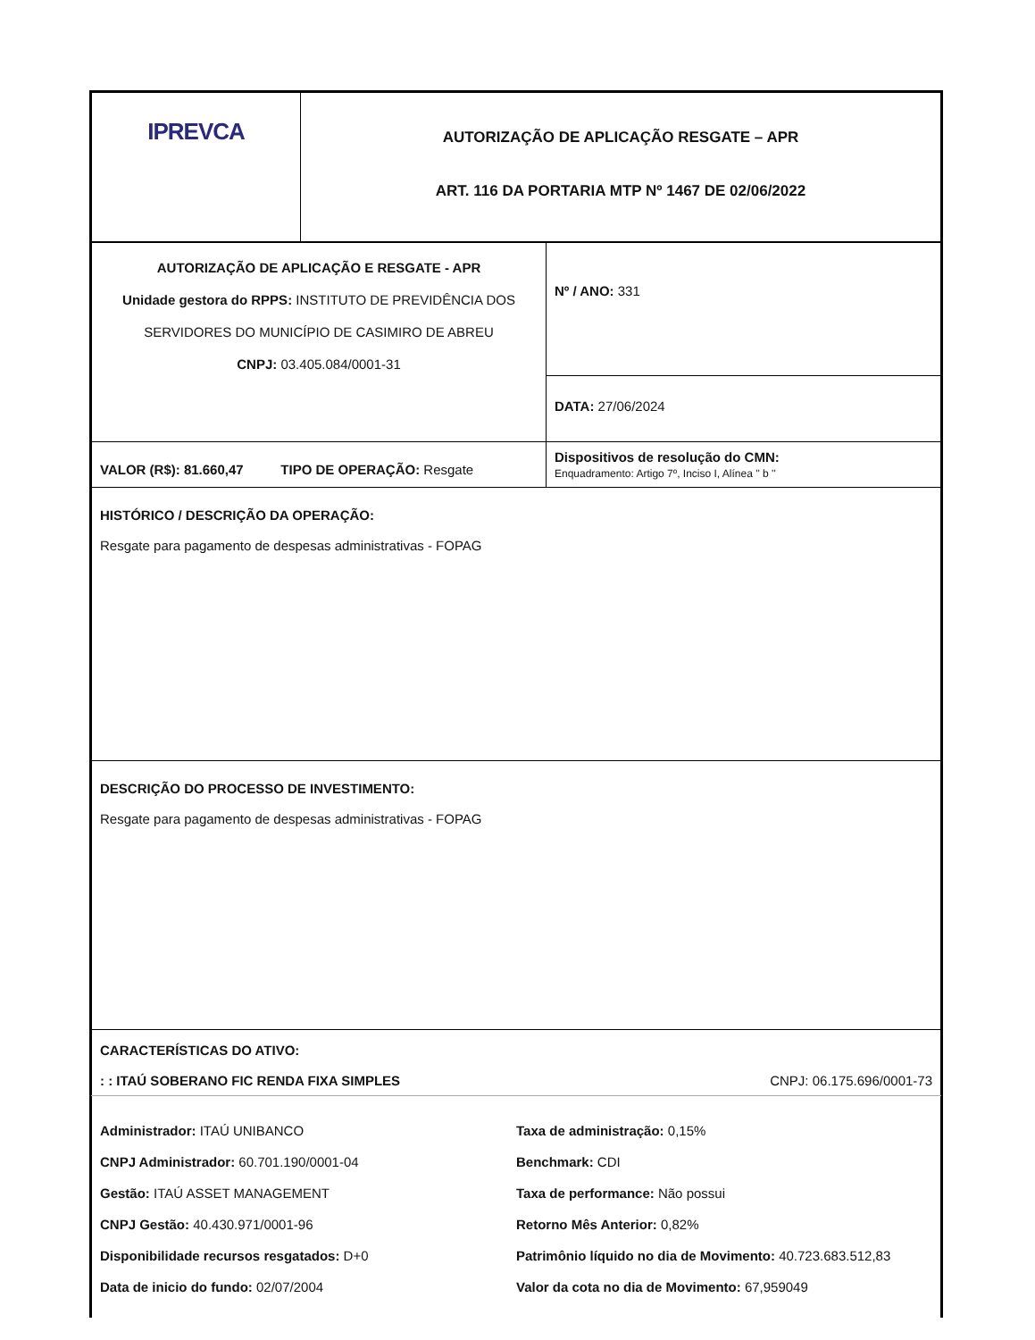| IPREVCA | AUTORIZAÇÃO DE APLICAÇÃO RESGATE – APR ART. 116 DA PORTARIA MTP Nº 1467 DE 02/06/2022 |
| AUTORIZAÇÃO DE APLICAÇÃO E RESGATE - APR Unidade gestora do RPPS: INSTITUTO DE PREVIDÊNCIA DOS SERVIDORES DO MUNICÍPIO DE CASIMIRO DE ABREU CNPJ: 03.405.084/0001-31 | Nº / ANO: 331 |
| | DATA: 27/06/2024 |
| VALOR (R$): 81.660,47 TIPO DE OPERAÇÃO: Resgate | Dispositivos de resolução do CMN: Enquadramento: Artigo 7º, Inciso I, Alínea '' b '' |
| HISTÓRICO / DESCRIÇÃO DA OPERAÇÃO: Resgate para pagamento de despesas administrativas - FOPAG | |
| DESCRIÇÃO DO PROCESSO DE INVESTIMENTO: Resgate para pagamento de despesas administrativas - FOPAG | |
| CARACTERÍSTICAS DO ATIVO: : : ITAÚ SOBERANO FIC RENDA FIXA SIMPLES CNPJ: 06.175.696/0001-73 | |
| Administrador: ITAÚ UNIBANCO CNPJ Administrador: 60.701.190/0001-04 Gestão: ITAÚ ASSET MANAGEMENT CNPJ Gestão: 40.430.971/0001-96 Disponibilidade recursos resgatados: D+0 Data de inicio do fundo: 02/07/2004 Taxa de administração: 0,15% Benchmark: CDI Taxa de performance: Não possui Retorno Mês Anterior: 0,82% Patrimônio líquido no dia de Movimento: 40.723.683.512,83 Valor da cota no dia de Movimento: 67,959049 | |